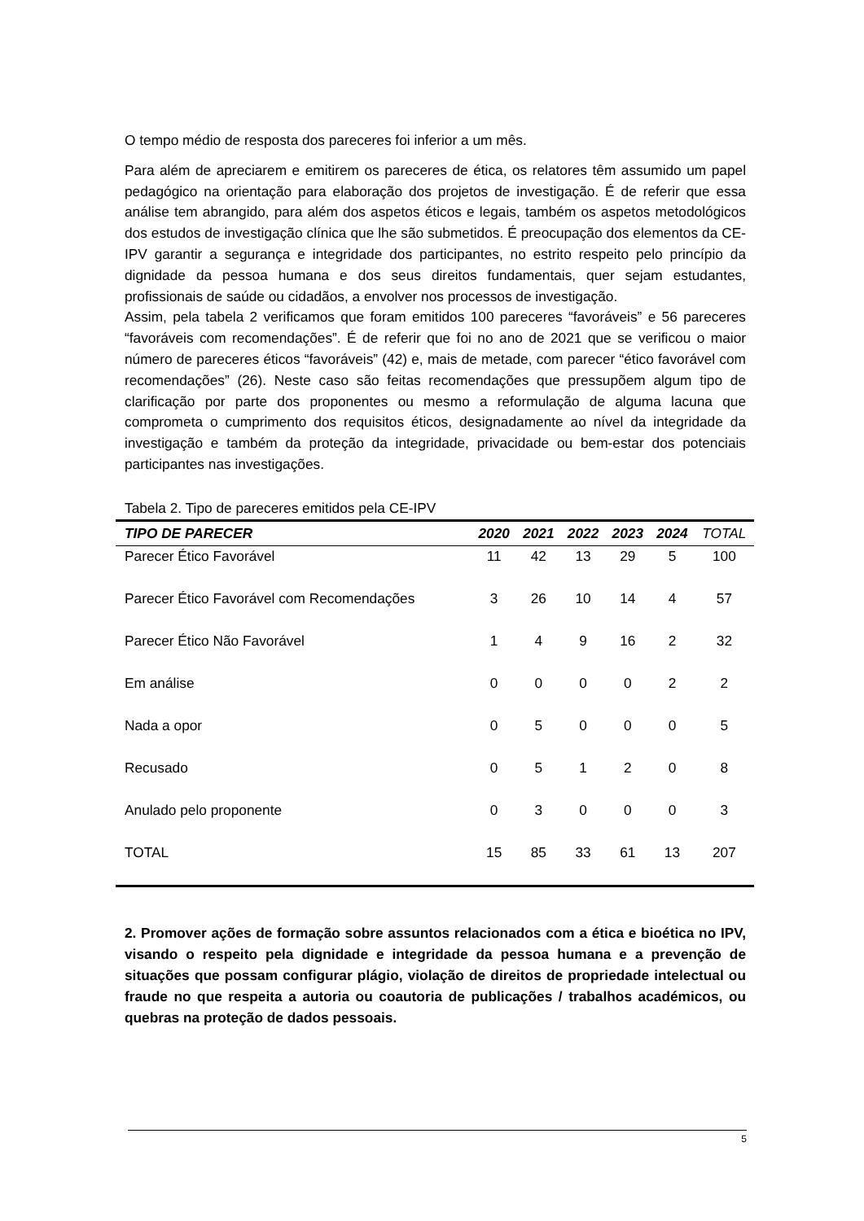O tempo médio de resposta dos pareceres foi inferior a um mês.
Para além de apreciarem e emitirem os pareceres de ética, os relatores têm assumido um papel pedagógico na orientação para elaboração dos projetos de investigação. É de referir que essa análise tem abrangido, para além dos aspetos éticos e legais, também os aspetos metodológicos dos estudos de investigação clínica que lhe são submetidos. É preocupação dos elementos da CE-IPV garantir a segurança e integridade dos participantes, no estrito respeito pelo princípio da dignidade da pessoa humana e dos seus direitos fundamentais, quer sejam estudantes, profissionais de saúde ou cidadãos, a envolver nos processos de investigação.
Assim, pela tabela 2 verificamos que foram emitidos 100 pareceres “favoráveis” e 56 pareceres “favoráveis com recomendações”. É de referir que foi no ano de 2021 que se verificou o maior número de pareceres éticos “favoráveis” (42) e, mais de metade, com parecer “ético favorável com recomendações” (26). Neste caso são feitas recomendações que pressupõem algum tipo de clarificação por parte dos proponentes ou mesmo a reformulação de alguma lacuna que comprometa o cumprimento dos requisitos éticos, designadamente ao nível da integridade da investigação e também da proteção da integridade, privacidade ou bem-estar dos potenciais participantes nas investigações.
Tabela 2. Tipo de pareceres emitidos pela CE-IPV
| TIPO DE PARECER | 2020 | 2021 | 2022 | 2023 | 2024 | TOTAL |
| --- | --- | --- | --- | --- | --- | --- |
| Parecer Ético Favorável | 11 | 42 | 13 | 29 | 5 | 100 |
| Parecer Ético Favorável com Recomendações | 3 | 26 | 10 | 14 | 4 | 57 |
| Parecer Ético Não Favorável | 1 | 4 | 9 | 16 | 2 | 32 |
| Em análise | 0 | 0 | 0 | 0 | 2 | 2 |
| Nada a opor | 0 | 5 | 0 | 0 | 0 | 5 |
| Recusado | 0 | 5 | 1 | 2 | 0 | 8 |
| Anulado pelo proponente | 0 | 3 | 0 | 0 | 0 | 3 |
| TOTAL | 15 | 85 | 33 | 61 | 13 | 207 |
2. Promover ações de formação sobre assuntos relacionados com a ética e bioética no IPV, visando o respeito pela dignidade e integridade da pessoa humana e a prevenção de situações que possam configurar plágio, violação de direitos de propriedade intelectual ou fraude no que respeita a autoria ou coautoria de publicações / trabalhos académicos, ou quebras na proteção de dados pessoais.
5